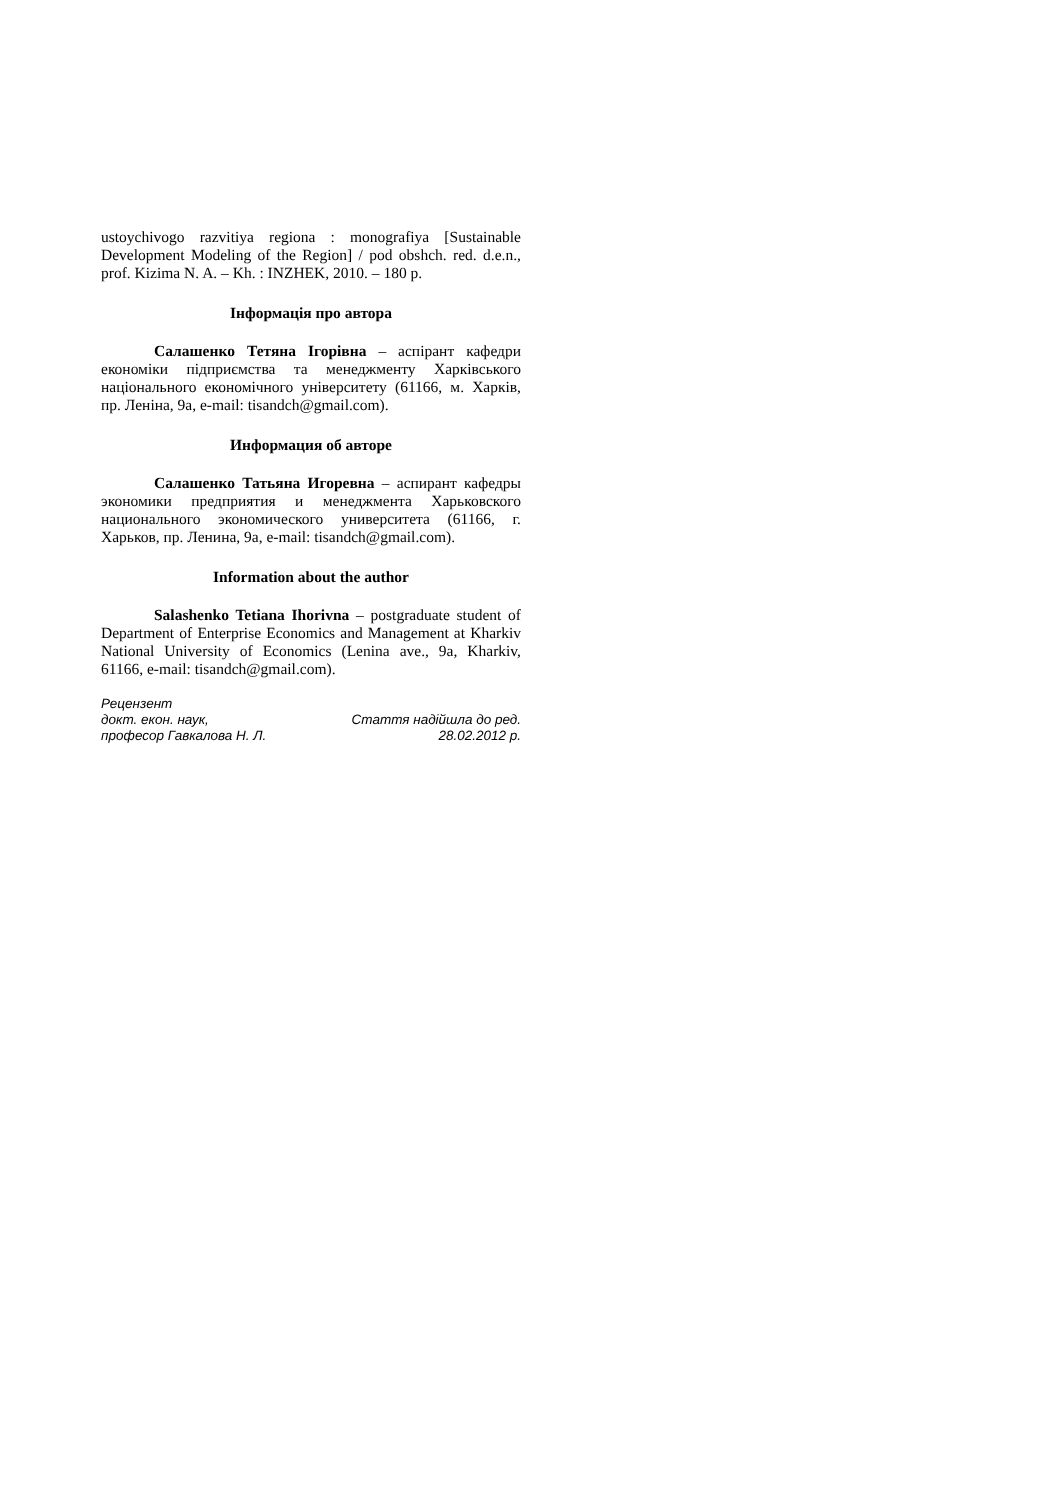ustoychivogo razvitiya regiona : monografiya [Sustainable Development Modeling of the Region] / pod obshch. red. d.e.n., prof. Kizima N. A. – Kh. : INZHEK, 2010. – 180 p.
Інформація про автора
Салашенко Тетяна Ігорівна – аспірант кафедри економіки підприємства та менеджменту Харківського національного економічного університету (61166, м. Харків, пр. Леніна, 9а, e-mail: tisandch@gmail.com).
Информация об авторе
Салашенко Татьяна Игоревна – аспирант кафедры экономики предприятия и менеджмента Харьковского национального экономического университета (61166, г. Харьков, пр. Ленина, 9а, e-mail: tisandch@gmail.com).
Information about the author
Salashenko Tetiana Ihorivna – postgraduate student of Department of Enterprise Economics and Management at Kharkiv National University of Economics (Lenina ave., 9a, Kharkiv, 61166, e-mail: tisandch@gmail.com).
Рецензент
докт. екон. наук, Стаття надійшла до ред.
професор Гавкалова Н. Л. 28.02.2012 р.